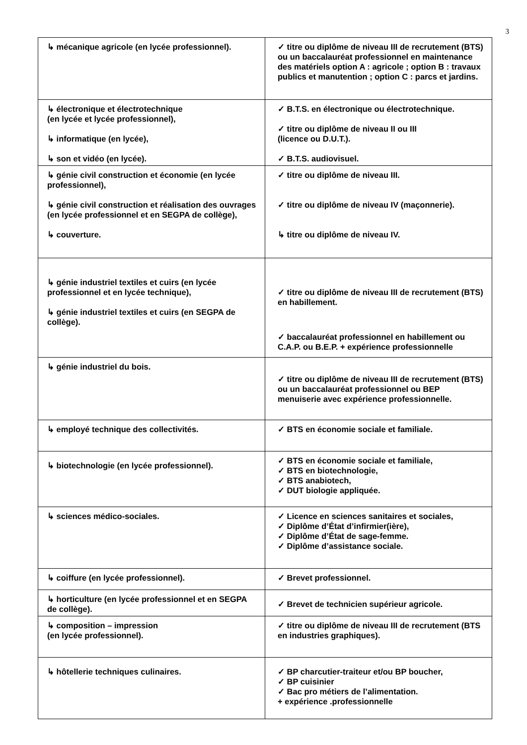3
| ↳ mécanique agricole (en lycée professionnel). | ✓ titre ou diplôme de niveau III de recrutement (BTS) ou un baccalauréat professionnel en maintenance des matériels option A : agricole ; option B : travaux publics et manutention ; option C : parcs et jardins. |
| ↳ électronique et électrotechnique (en lycée et lycée professionnel), ↳ informatique (en lycée), ↳ son et vidéo (en lycée). | ✓ B.T.S. en électronique ou électrotechnique. ✓ titre ou diplôme de niveau II ou III (licence ou D.U.T.). ✓ B.T.S. audiovisuel. |
| ↳ génie civil construction et économie (en lycée professionnel), ↳ génie civil construction et réalisation des ouvrages (en lycée professionnel et en SEGPA de collège), ↳ couverture. | ✓ titre ou diplôme de niveau III. ✓ titre ou diplôme de niveau IV (maçonnerie). ↳ titre ou diplôme de niveau IV. |
| ↳ génie industriel textiles et cuirs (en lycée professionnel et en lycée technique), ↳ génie industriel textiles et cuirs (en SEGPA de collège). | ✓ titre ou diplôme de niveau III de recrutement (BTS) en habillement. ✓ baccalauréat professionnel en habillement ou C.A.P. ou B.E.P. + expérience professionnelle |
| ↳ génie industriel du bois. | ✓ titre ou diplôme de niveau III de recrutement (BTS) ou un baccalauréat professionnel ou BEP menuiserie avec expérience professionnelle. |
| ↳ employé technique des collectivités. | ✓ BTS en économie sociale et familiale. |
| ↳ biotechnologie (en lycée professionnel). | ✓ BTS en économie sociale et familiale, ✓ BTS en biotechnologie, ✓ BTS anabiotech, ✓ DUT biologie appliquée. |
| ↳ sciences médico-sociales. | ✓ Licence en sciences sanitaires et sociales, ✓ Diplôme d’État d’infirmier(ière), ✓ Diplôme d’État de sage-femme. ✓ Diplôme d’assistance sociale. |
| ↳ coiffure (en lycée professionnel). | ✓ Brevet professionnel. |
| ↳ horticulture (en lycée professionnel et en SEGPA de collège). | ✓ Brevet de technicien supérieur agricole. |
| ↳ composition – impression (en lycée professionnel). | ✓ titre ou diplôme de niveau III de recrutement (BTS en industries graphiques). |
| ↳ hôtellerie techniques culinaires. | ✓ BP charcutier-traiteur et/ou BP boucher, ✓ BP cuisinier ✓ Bac pro métiers de l’alimentation. + expérience .professionnelle |